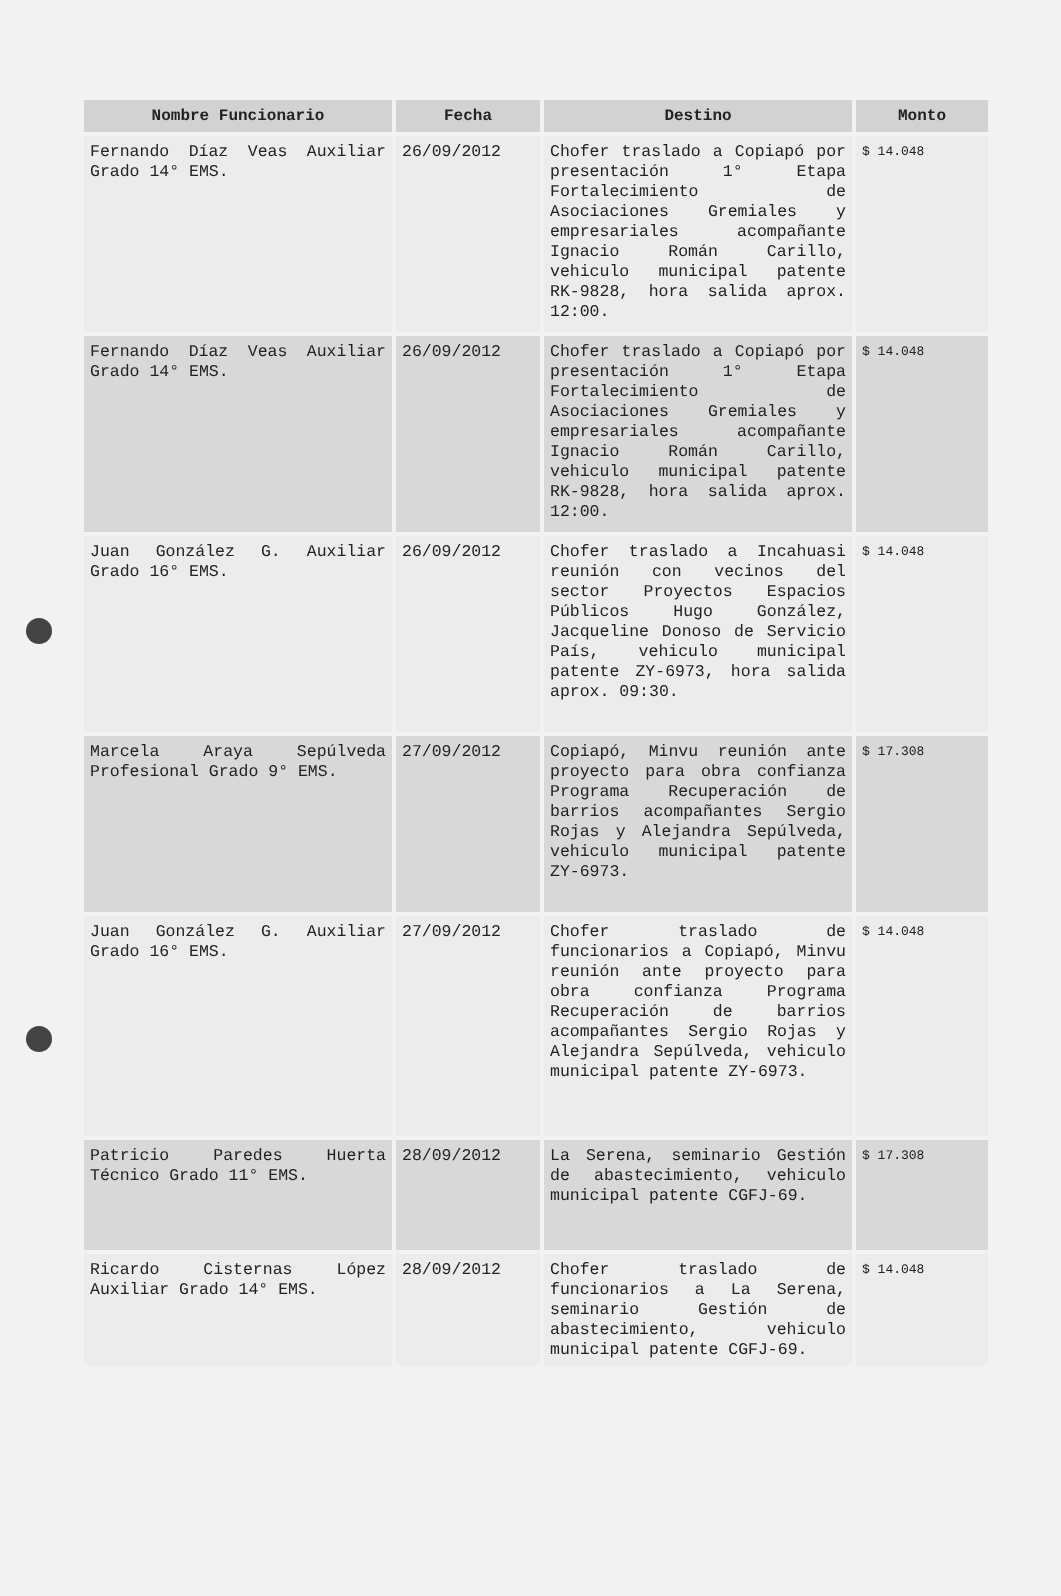| Nombre Funcionario | Fecha | Destino | Monto |
| --- | --- | --- | --- |
| Fernando Díaz Veas Auxiliar Grado 14° EMS. | 26/09/2012 | Chofer traslado a Copiapó por presentación 1° Etapa Fortalecimiento de Asociaciones Gremiales y empresariales acompañante Ignacio Román Carillo, vehiculo municipal patente RK-9828, hora salida aprox. 12:00. | $ 14.048 |
| Fernando Díaz Veas Auxiliar Grado 14° EMS. | 26/09/2012 | Chofer traslado a Copiapó por presentación 1° Etapa Fortalecimiento de Asociaciones Gremiales y empresariales acompañante Ignacio Román Carillo, vehiculo municipal patente RK-9828, hora salida aprox. 12:00. | $ 14.048 |
| Juan González G. Auxiliar Grado 16° EMS. | 26/09/2012 | Chofer traslado a Incahuasi reunión con vecinos del sector Proyectos Espacios Públicos Hugo González, Jacqueline Donoso de Servicio País, vehiculo municipal patente ZY-6973, hora salida aprox. 09:30. | $ 14.048 |
| Marcela Araya Sepúlveda Profesional Grado 9° EMS. | 27/09/2012 | Copiapó, Minvu reunión ante proyecto para obra confianza Programa Recuperación de barrios acompañantes Sergio Rojas y Alejandra Sepúlveda, vehiculo municipal patente ZY-6973. | $ 17.308 |
| Juan González G. Auxiliar Grado 16° EMS. | 27/09/2012 | Chofer traslado de funcionarios a Copiapó, Minvu reunión ante proyecto para obra confianza Programa Recuperación de barrios acompañantes Sergio Rojas y Alejandra Sepúlveda, vehiculo municipal patente ZY-6973. | $ 14.048 |
| Patricio Paredes Huerta Técnico Grado 11° EMS. | 28/09/2012 | La Serena, seminario Gestión de abastecimiento, vehiculo municipal patente CGFJ-69. | $ 17.308 |
| Ricardo Cisternas López Auxiliar Grado 14° EMS. | 28/09/2012 | Chofer traslado de funcionarios a La Serena, seminario Gestión de abastecimiento, vehiculo municipal patente CGFJ-69. | $ 14.048 |